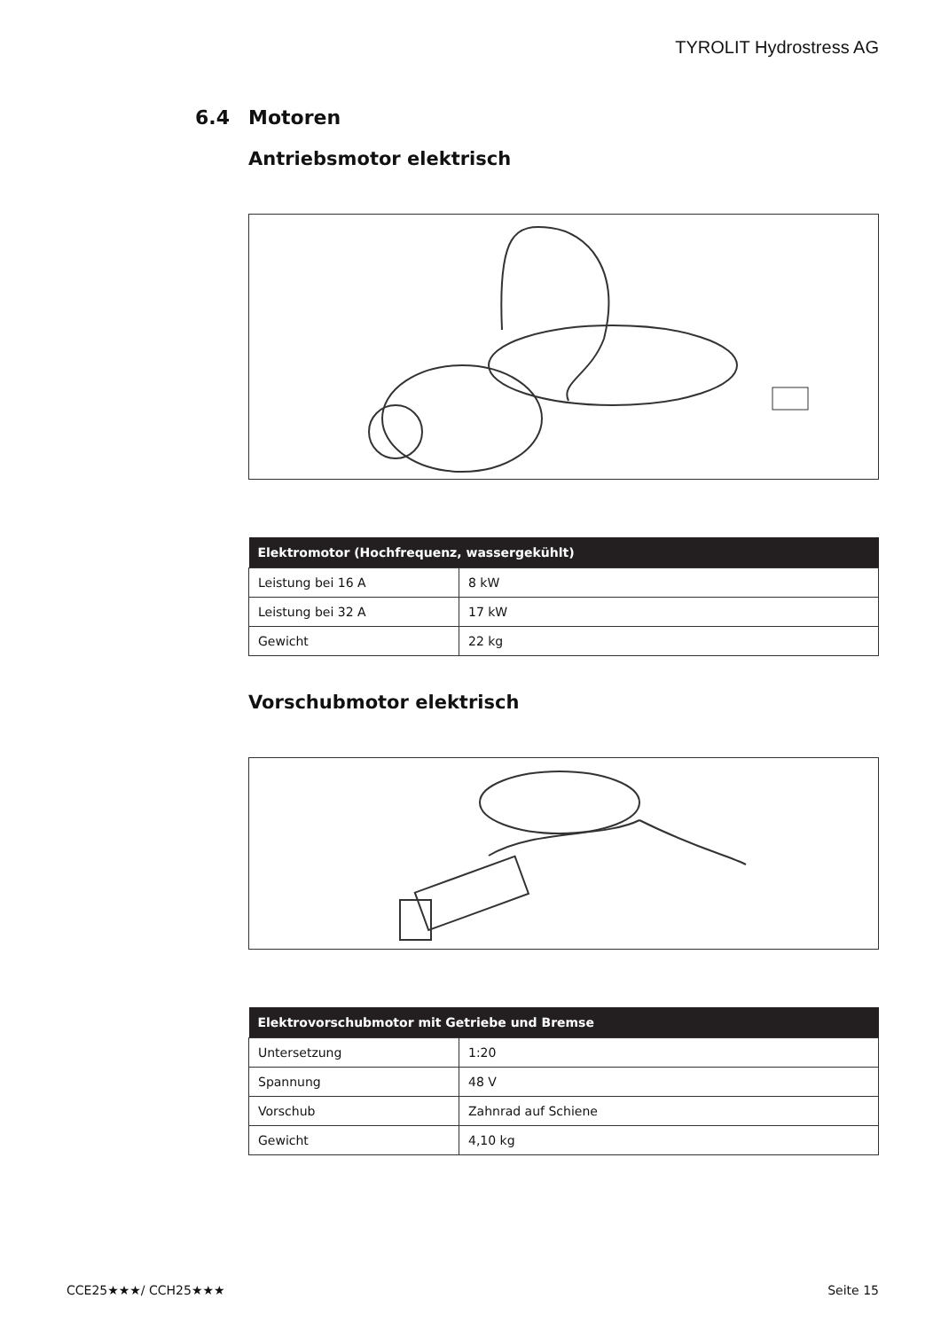TYROLIT Hydrostress AG
6.4 Motoren
Antriebsmotor elektrisch
| Elektromotor (Hochfrequenz, wassergekühlt) | |
| --- | --- |
| Leistung bei 16 A | 8 kW |
| Leistung bei 32 A | 17 kW |
| Gewicht | 22 kg |
Vorschubmotor elektrisch
| Elektrovorschubmotor mit Getriebe und Bremse | |
| --- | --- |
| Untersetzung | 1:20 |
| Spannung | 48 V |
| Vorschub | Zahnrad auf Schiene |
| Gewicht | 4,10 kg |
CCE25★★★/ CCH25★★★ Seite 15